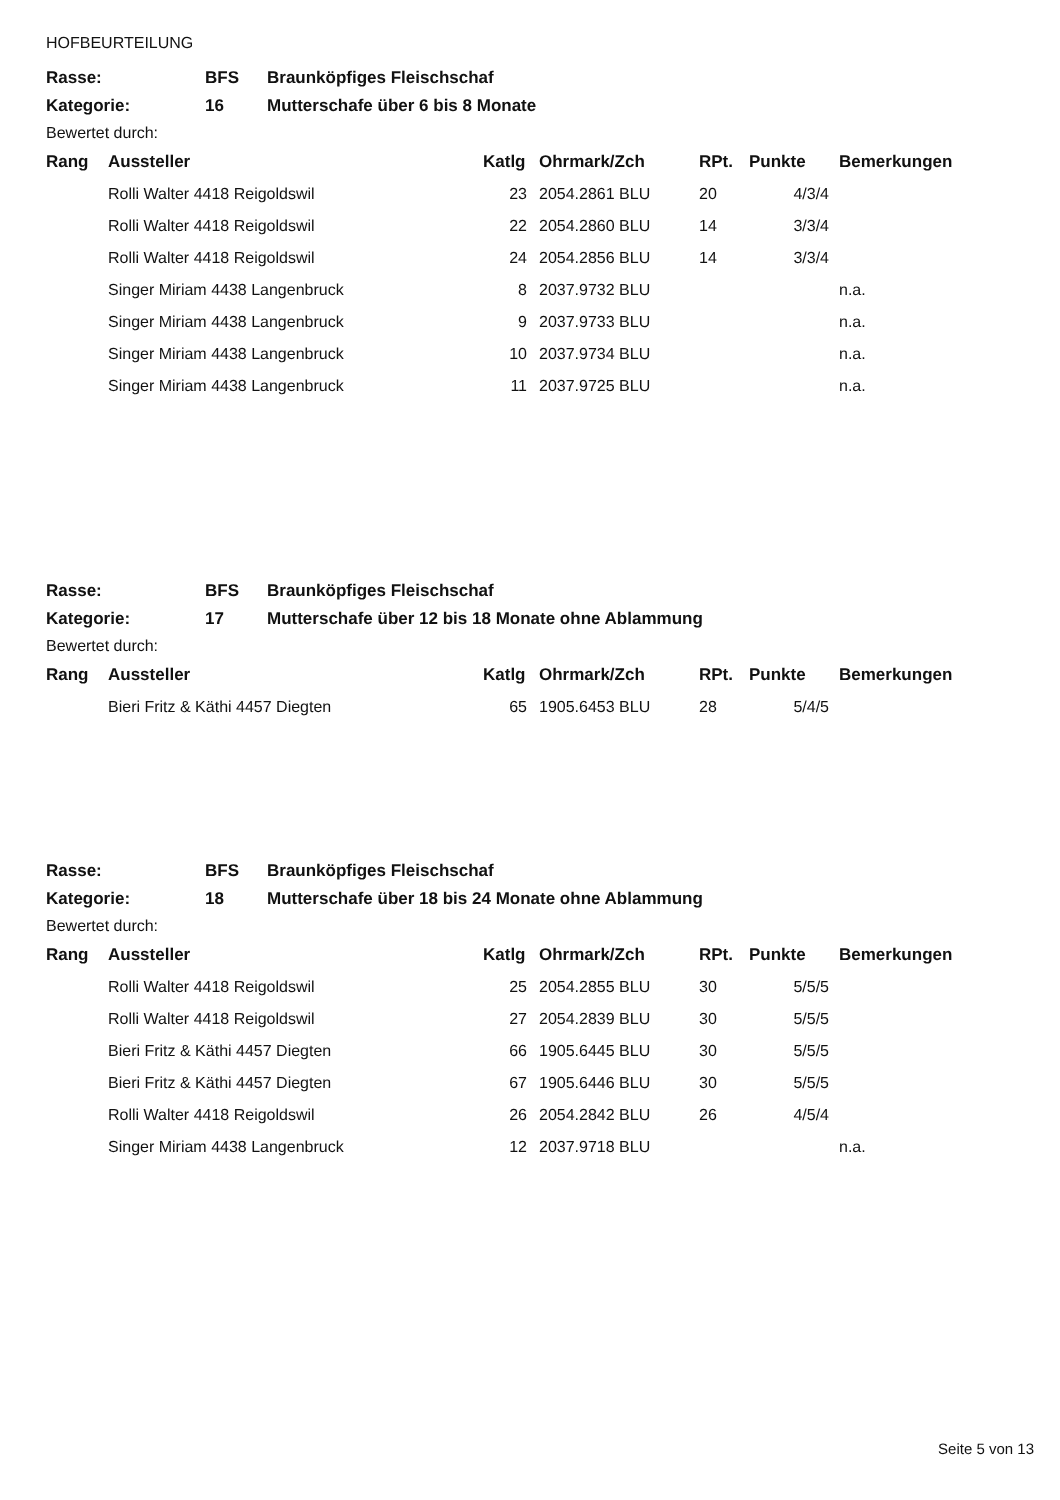HOFBEURTEILUNG
| Rasse: | BFS | Braunköpfiges Fleischschaf |
| Kategorie: | 16 | Mutterschafe über 6 bis 8 Monate |
| Bewertet durch: | | |
| Rang | Aussteller | Katlg | Ohrmark/Zch | RPt. | Punkte | Bemerkungen |
| --- | --- | --- | --- | --- | --- | --- |
| | Rolli Walter 4418 Reigoldswil | 23 | 2054.2861 BLU | 20 | 4/3/4 | |
| | Rolli Walter 4418 Reigoldswil | 22 | 2054.2860 BLU | 14 | 3/3/4 | |
| | Rolli Walter 4418 Reigoldswil | 24 | 2054.2856 BLU | 14 | 3/3/4 | |
| | Singer Miriam 4438 Langenbruck | 8 | 2037.9732 BLU | | | n.a. |
| | Singer Miriam 4438 Langenbruck | 9 | 2037.9733 BLU | | | n.a. |
| | Singer Miriam 4438 Langenbruck | 10 | 2037.9734 BLU | | | n.a. |
| | Singer Miriam 4438 Langenbruck | 11 | 2037.9725 BLU | | | n.a. |
| Rasse: | BFS | Braunköpfiges Fleischschaf |
| Kategorie: | 17 | Mutterschafe über 12 bis 18 Monate ohne Ablammung |
| Bewertet durch: | | |
| Rang | Aussteller | Katlg | Ohrmark/Zch | RPt. | Punkte | Bemerkungen |
| --- | --- | --- | --- | --- | --- | --- |
| | Bieri Fritz & Käthi 4457 Diegten | 65 | 1905.6453 BLU | 28 | 5/4/5 | |
| Rasse: | BFS | Braunköpfiges Fleischschaf |
| Kategorie: | 18 | Mutterschafe über 18 bis 24 Monate ohne Ablammung |
| Bewertet durch: | | |
| Rang | Aussteller | Katlg | Ohrmark/Zch | RPt. | Punkte | Bemerkungen |
| --- | --- | --- | --- | --- | --- | --- |
| | Rolli Walter 4418 Reigoldswil | 25 | 2054.2855 BLU | 30 | 5/5/5 | |
| | Rolli Walter 4418 Reigoldswil | 27 | 2054.2839 BLU | 30 | 5/5/5 | |
| | Bieri Fritz & Käthi 4457 Diegten | 66 | 1905.6445 BLU | 30 | 5/5/5 | |
| | Bieri Fritz & Käthi 4457 Diegten | 67 | 1905.6446 BLU | 30 | 5/5/5 | |
| | Rolli Walter 4418 Reigoldswil | 26 | 2054.2842 BLU | 26 | 4/5/4 | |
| | Singer Miriam 4438 Langenbruck | 12 | 2037.9718 BLU | | | n.a. |
Seite 5 von 13